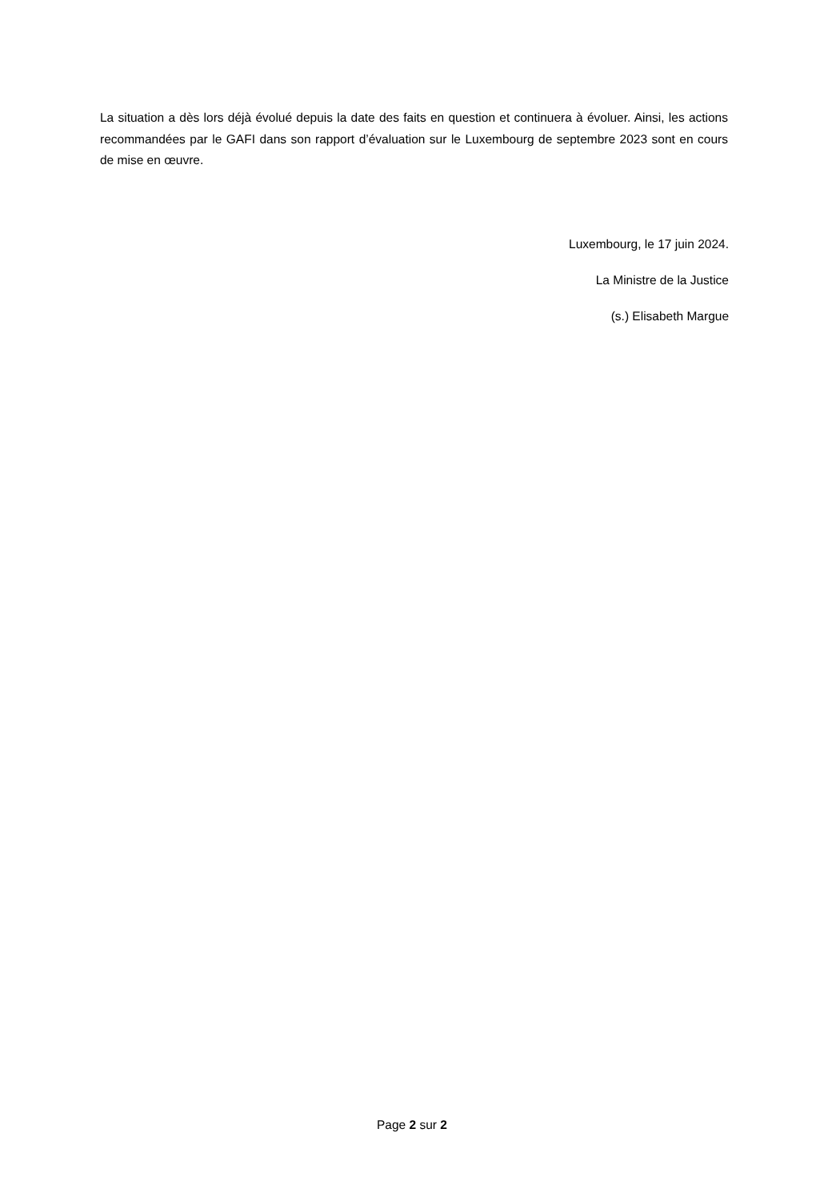La situation a dès lors déjà évolué depuis la date des faits en question et continuera à évoluer. Ainsi, les actions recommandées par le GAFI dans son rapport d’évaluation sur le Luxembourg de septembre 2023 sont en cours de mise en œuvre.
Luxembourg, le 17 juin 2024.
La Ministre de la Justice
(s.) Elisabeth Margue
Page 2 sur 2